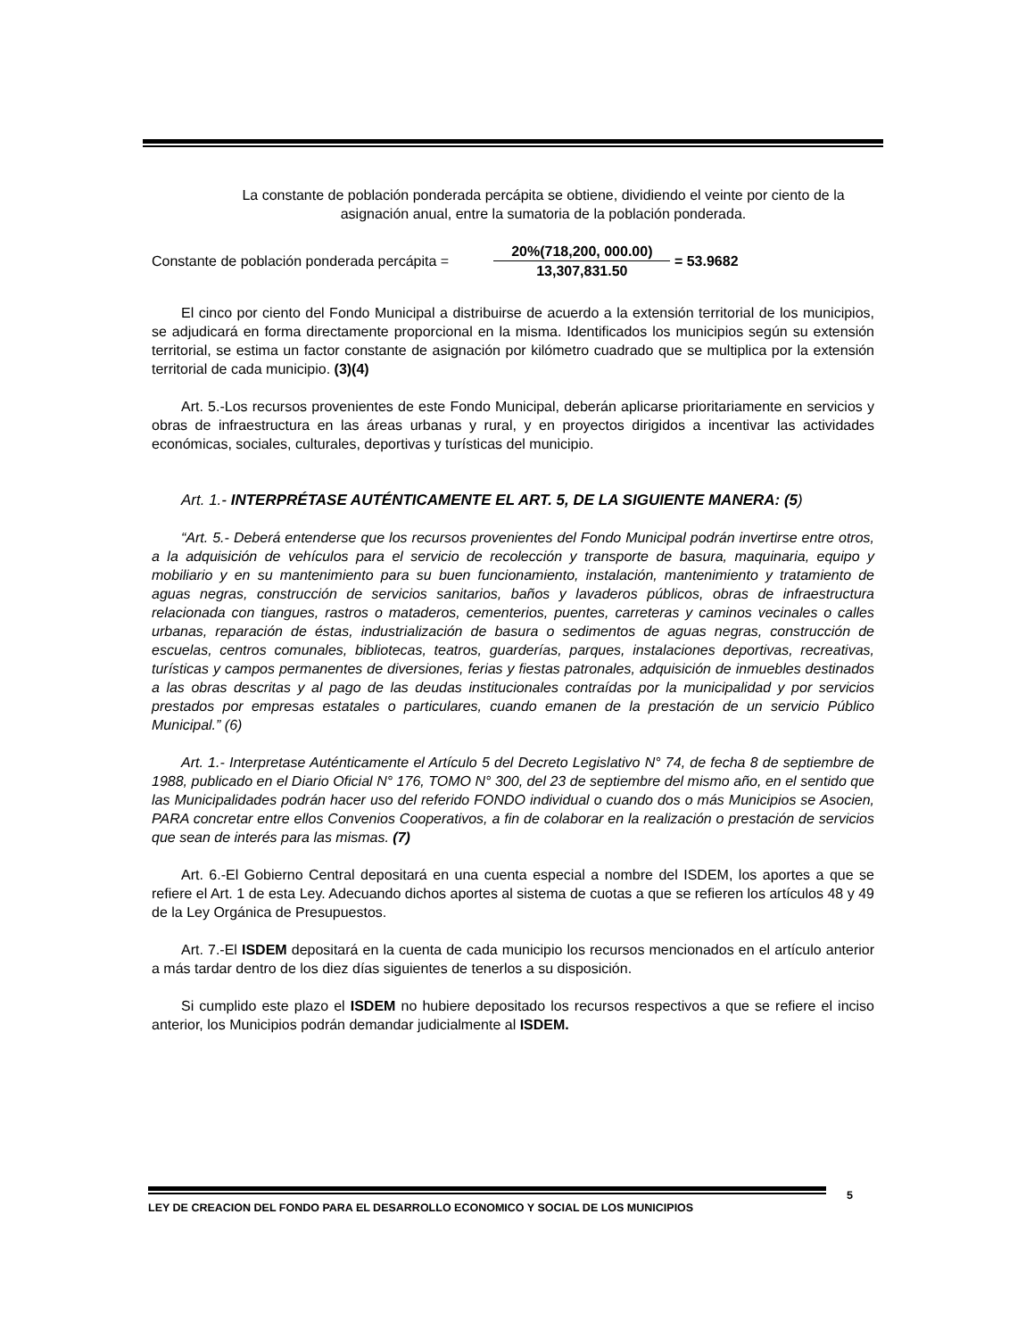La constante de población ponderada percápita se obtiene, dividiendo el veinte por ciento de la asignación anual, entre la sumatoria de la población ponderada.
Constante de población ponderada percápita =
20%(718,200, 000.00)
13,307,831.50
= 53.9682
El cinco por ciento del Fondo Municipal a distribuirse de acuerdo a la extensión territorial de los municipios, se adjudicará en forma directamente proporcional en la misma. Identificados los municipios según su extensión territorial, se estima un factor constante de asignación por kilómetro cuadrado que se multiplica por la extensión territorial de cada municipio. (3)(4)
Art. 5.-Los recursos provenientes de este Fondo Municipal, deberán aplicarse prioritariamente en servicios y obras de infraestructura en las áreas urbanas y rural, y en proyectos dirigidos a incentivar las actividades económicas, sociales, culturales, deportivas y turísticas del municipio.
Art. 1.- INTERPRÉTASE AUTÉNTICAMENTE EL ART. 5, DE LA SIGUIENTE MANERA: (5)
“Art. 5.- Deberá entenderse que los recursos provenientes del Fondo Municipal podrán invertirse entre otros, a la adquisición de vehículos para el servicio de recolección y transporte de basura, maquinaria, equipo y mobiliario y en su mantenimiento para su buen funcionamiento, instalación, mantenimiento y tratamiento de aguas negras, construcción de servicios sanitarios, baños y lavaderos públicos, obras de infraestructura relacionada con tiangues, rastros o mataderos, cementerios, puentes, carreteras y caminos vecinales o calles urbanas, reparación de éstas, industrialización de basura o sedimentos de aguas negras, construcción de escuelas, centros comunales, bibliotecas, teatros, guarderías, parques, instalaciones deportivas, recreativas, turísticas y campos permanentes de diversiones, ferias y fiestas patronales, adquisición de inmuebles destinados a las obras descritas y al pago de las deudas institucionales contraídas por la municipalidad y por servicios prestados por empresas estatales o particulares, cuando emanen de la prestación de un servicio Público Municipal.” (6)
Art. 1.- Interpretase Auténticamente el Artículo 5 del Decreto Legislativo N° 74, de fecha 8 de septiembre de 1988, publicado en el Diario Oficial N° 176, TOMO N° 300, del 23 de septiembre del mismo año, en el sentido que las Municipalidades podrán hacer uso del referido FONDO individual o cuando dos o más Municipios se Asocien, PARA concretar entre ellos Convenios Cooperativos, a fin de colaborar en la realización o prestación de servicios que sean de interés para las mismas. (7)
Art. 6.-El Gobierno Central depositará en una cuenta especial a nombre del ISDEM, los aportes a que se refiere el Art. 1 de esta Ley. Adecuando dichos aportes al sistema de cuotas a que se refieren los artículos 48 y 49 de la Ley Orgánica de Presupuestos.
Art. 7.-El ISDEM depositará en la cuenta de cada municipio los recursos mencionados en el artículo anterior a más tardar dentro de los diez días siguientes de tenerlos a su disposición.
Si cumplido este plazo el ISDEM no hubiere depositado los recursos respectivos a que se refiere el inciso anterior, los Municipios podrán demandar judicialmente al ISDEM.
LEY DE CREACION DEL FONDO PARA EL DESARROLLO ECONOMICO Y SOCIAL DE LOS MUNICIPIOS 5